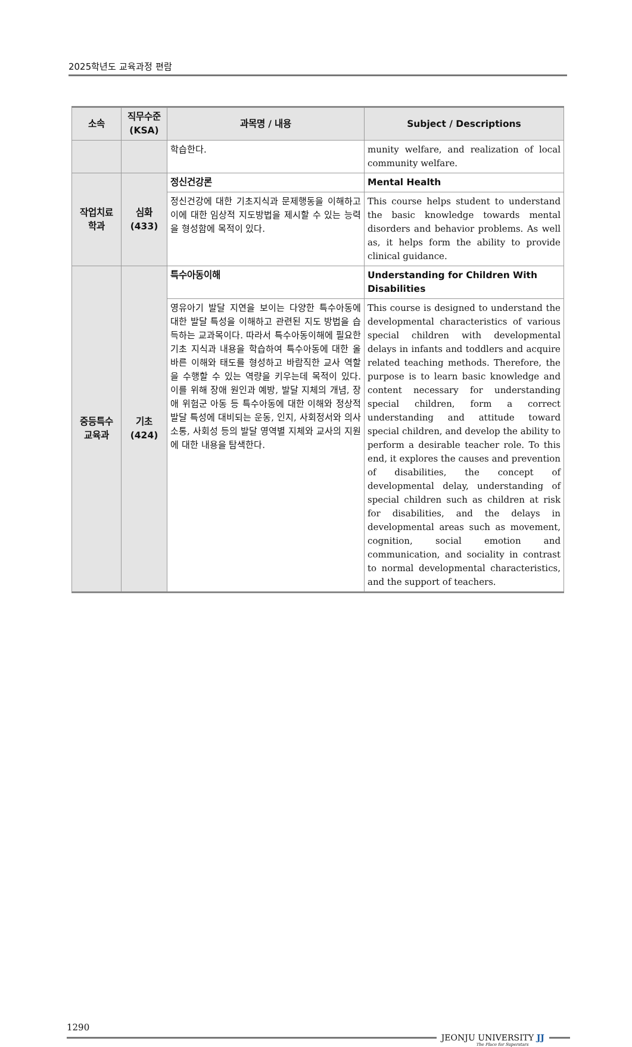2025학년도 교육과정 편람
| 소속 | 직무수준 (KSA) | 과목명 / 내용 | Subject / Descriptions |
| --- | --- | --- | --- |
| | | 학습한다. | munity welfare, and realization of local community welfare. |
| 작업치료 학과 | 심화 (433) | 정신건강론 | Mental Health |
| | | 정신건강에 대한 기초지식과 문제행동을 이해하고 이에 대한 임상적 지도방법을 제시할 수 있는 능력을 형성함에 목적이 있다. | This course helps student to understand the basic knowledge towards mental disorders and behavior problems. As well as, it helps form the ability to provide clinical guidance. |
| 중등특수 교육과 | 기초 (424) | 특수아동이해 | Understanding for Children With Disabilities |
| | | 영유아기 발달 지연을 보이는 다양한 특수아동에 대한 발달 특성을 이해하고 관련된 지도 방법을 습득하는 교과목이다. 따라서 특수아동이해에 필요한 기초 지식과 내용을 학습하여 특수아동에 대한 올바른 이해와 태도를 형성하고 바람직한 교사 역할을 수행할 수 있는 역량을 키우는데 목적이 있다. 이를 위해 장애 원인과 예방, 발달 지체의 개념, 장애 위험군 아동 등 특수아동에 대한 이해와 정상적 발달 특성에 대비되는 운동, 인지, 사회정서와 의사소통, 사회성 등의 발달 영역별 지체와 교사의 지원에 대한 내용을 탐색한다. | This course is designed to understand the developmental characteristics of various special children with developmental delays in infants and toddlers and acquire related teaching methods. Therefore, the purpose is to learn basic knowledge and content necessary for understanding special children, form a correct understanding and attitude toward special children, and develop the ability to perform a desirable teacher role. To this end, it explores the causes and prevention of disabilities, the concept of developmental delay, understanding of special children such as children at risk for disabilities, and the delays in developmental areas such as movement, cognition, social emotion and communication, and sociality in contrast to normal developmental characteristics, and the support of teachers. |
1290
JEONJU UNIVERSITY JJ
The Place for Superstars